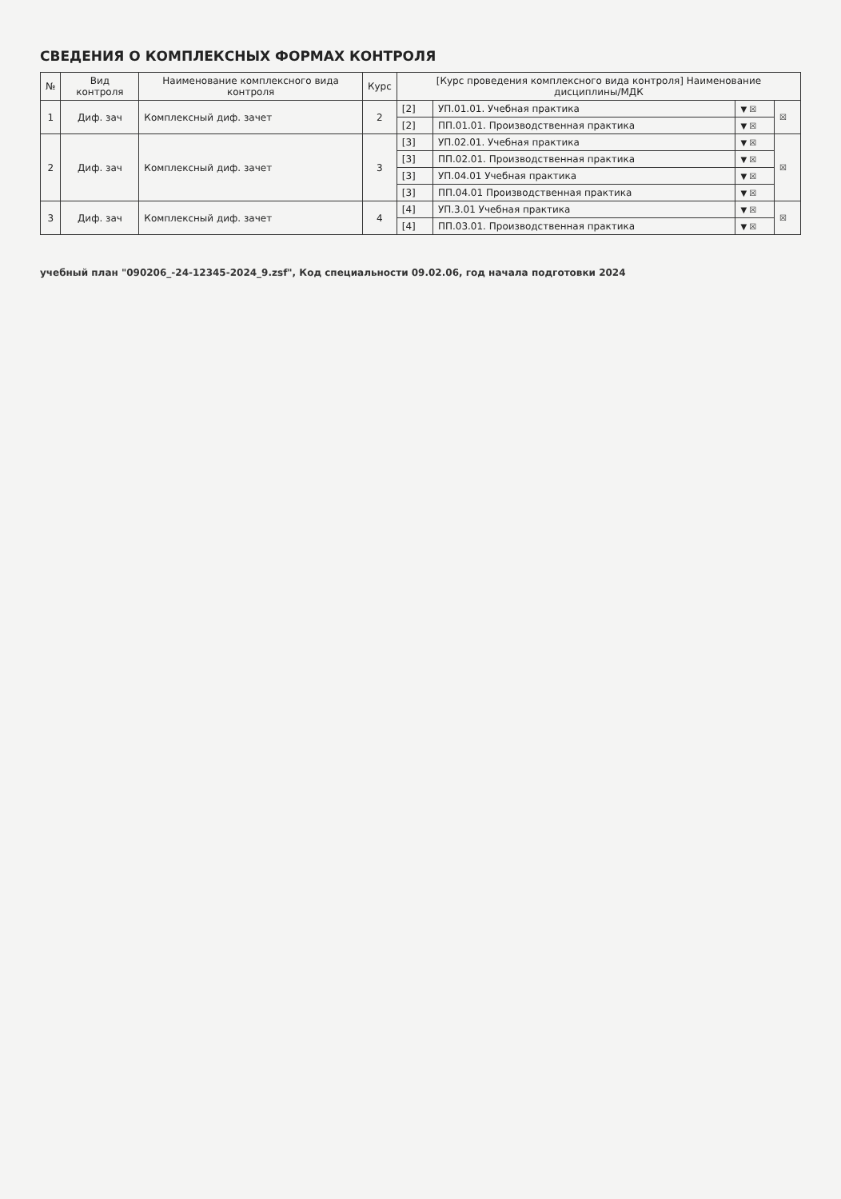СВЕДЕНИЯ О КОМПЛЕКСНЫХ ФОРМАХ КОНТРОЛЯ
| № | Вид контроля | Наименование комплексного вида контроля | Курс | [Курс проведения комплексного вида контроля] Наименование дисциплины/МДК | | | |
| --- | --- | --- | --- | --- | --- | --- | --- |
| 1 | Диф. зач | Комплексный диф. зачет | 2 | [2] | УП.01.01. Учебная практика | ▼ ☒ | ☒ |
| | | | | [2] | ПП.01.01. Производственная практика | ▼ ☒ | |
| 2 | Диф. зач | Комплексный диф. зачет | 3 | [3] | УП.02.01. Учебная практика | ▼ ☒ | ☒ |
| | | | | [3] | ПП.02.01. Производственная практика | ▼ ☒ | |
| | | | | [3] | УП.04.01 Учебная практика | ▼ ☒ | |
| | | | | [3] | ПП.04.01 Производственная практика | ▼ ☒ | |
| 3 | Диф. зач | Комплексный диф. зачет | 4 | [4] | УП.3.01 Учебная практика | ▼ ☒ | ☒ |
| | | | | [4] | ПП.03.01. Производственная практика | ▼ ☒ | |
учебный план "090206_-24-12345-2024_9.zsf", Код специальности 09.02.06, год начала подготовки 2024